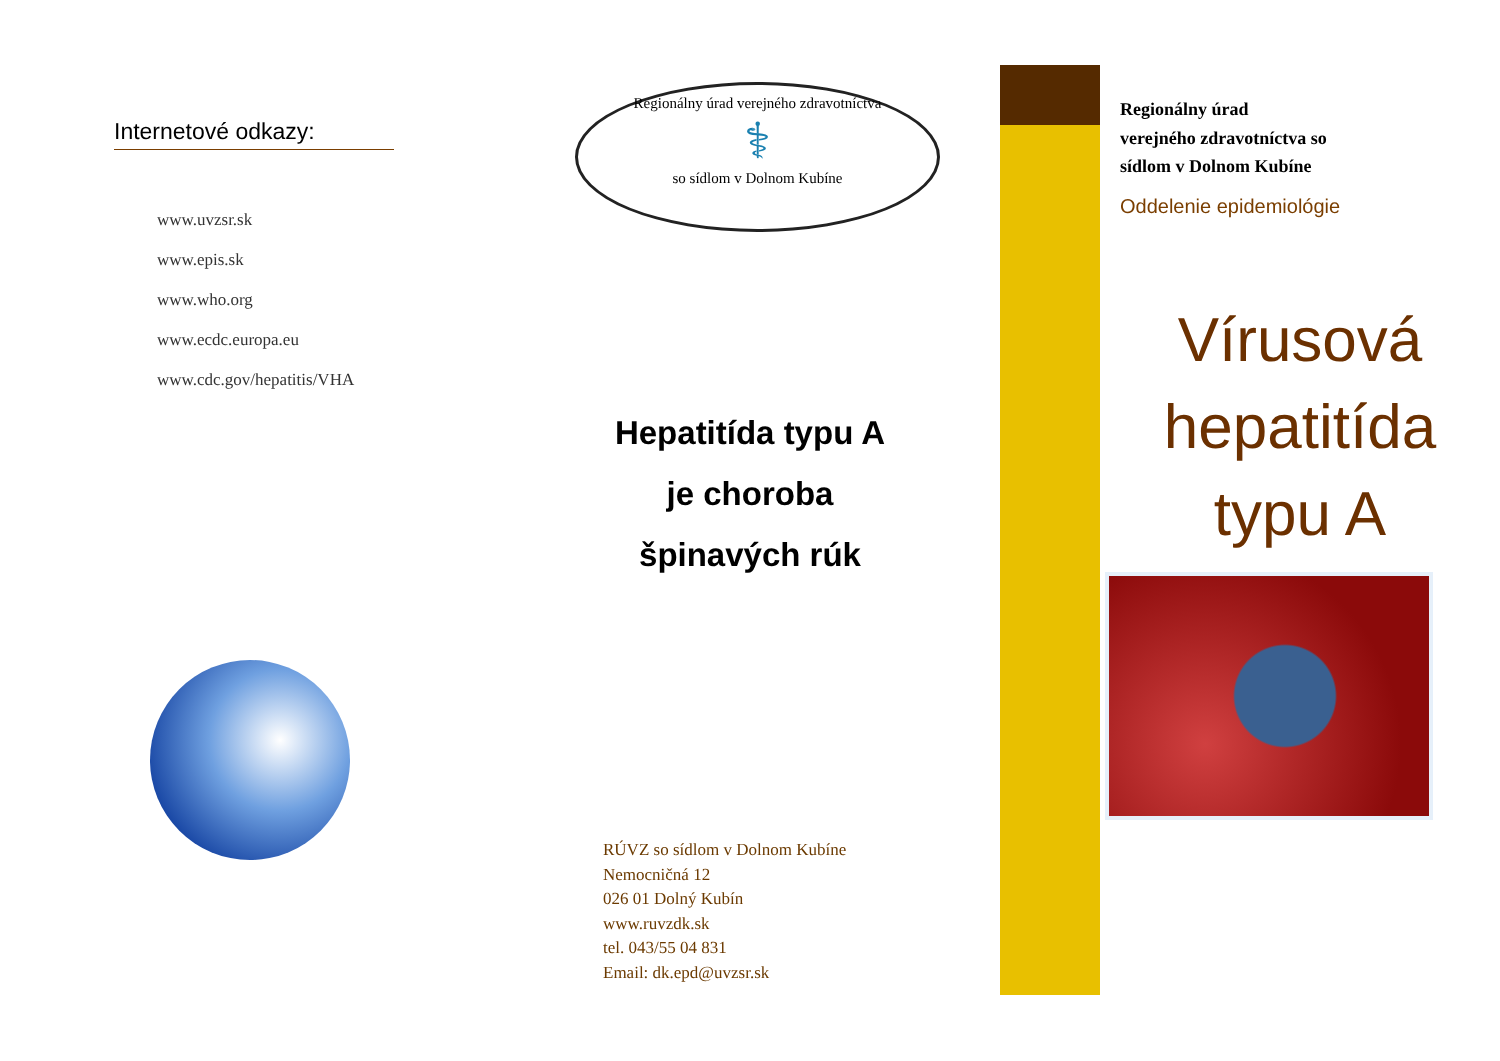Internetové odkazy:
www.uvzsr.sk
www.epis.sk
www.who.org
www.ecdc.europa.eu
www.cdc.gov/hepatitis/VHA
Regionálny úrad verejného zdravotníctva
⚕
so sídlom v Dolnom Kubíne
Hepatitída typu A
je choroba
špinavých rúk
RÚVZ so sídlom v Dolnom Kubíne
Nemocničná 12
026 01 Dolný Kubín
www.ruvzdk.sk
tel. 043/55 04 831
Email: dk.epd@uvzsr.sk
Regionálny úrad
verejného zdravotníctva so
sídlom v Dolnom Kubíne
Oddelenie epidemiológie
Vírusová
hepatitída
typu A